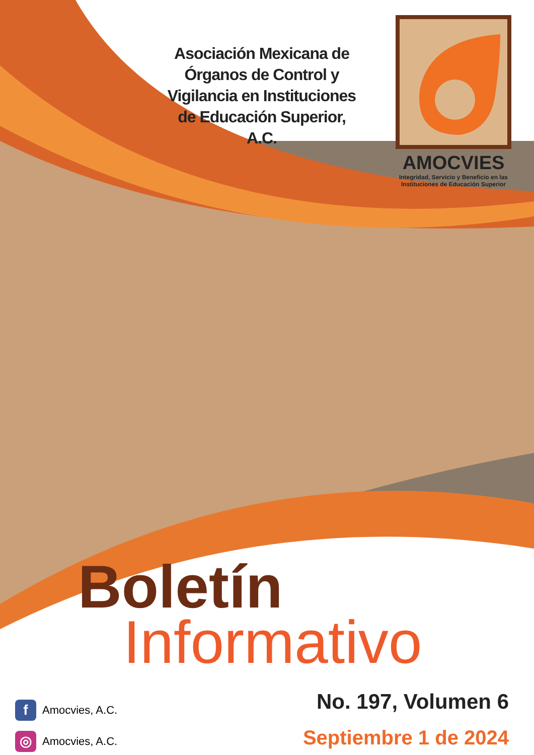Asociación Mexicana de Órganos de Control y Vigilancia en Instituciones de Educación Superior, A.C.
AMOCVIES
Integridad, Servicio y Beneficio en las
Instituciones de Educación Superior
Boletín
Informativo
f Amocvies, A.C.
◎ Amocvies, A.C.
No. 197, Volumen 6
Septiembre 1 de 2024